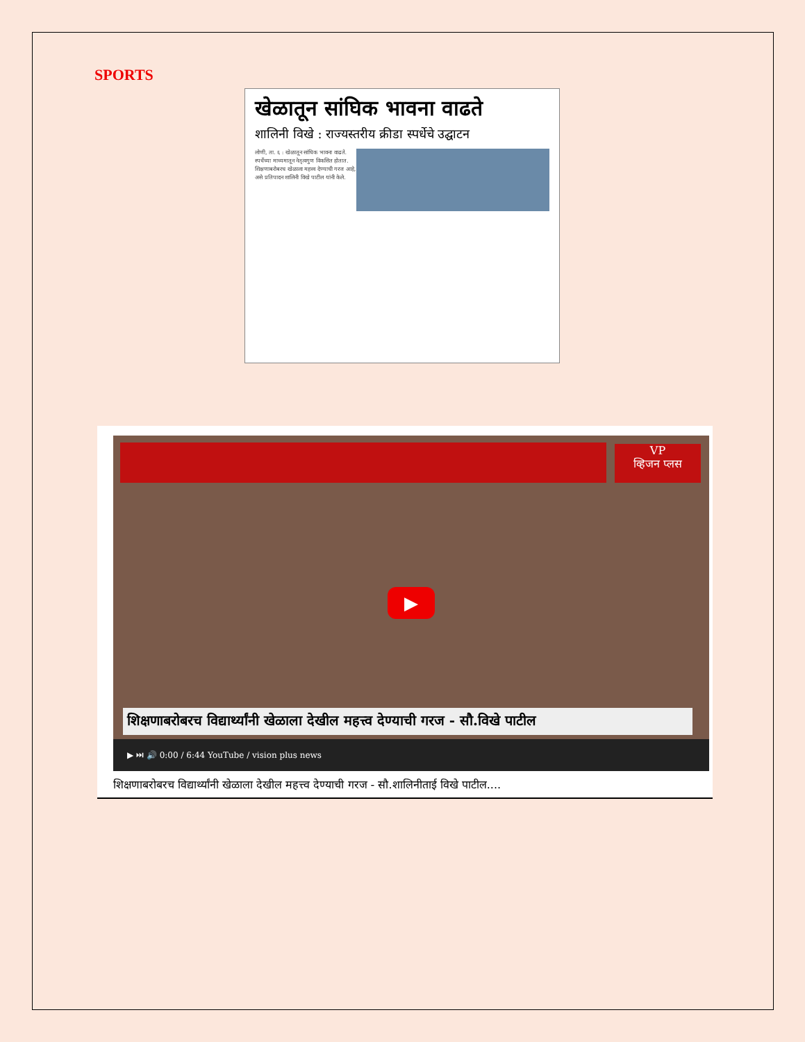SPORTS
खेळातून सांघिक भावना वाढते
शालिनी विखे : राज्यस्तरीय क्रीडा स्पर्धेचे उद्घाटन
लोणी, ता. ६ : खेळातून सांघिक भावना वाढते. स्पर्धेच्या माध्यमातून नेतृत्वगुण विकसित होतात. शिक्षणाबरोबरच खेळाला महत्त्व देण्याची गरज आहे, असे प्रतिपादन शालिनी विखे पाटील यांनी केले.
VP
व्हिजन प्लस
▶
शिक्षणाबरोबरच विद्यार्थ्यांनी खेळाला देखील महत्त्व देण्याची गरज - सौ.विखे पाटील
▶ ⏭ 🔊 0:00 / 6:44 YouTube / vision plus news
शिक्षणाबरोबरच विद्यार्थ्यांनी खेळाला देखील महत्त्व देण्याची गरज - सौ.शालिनीताई विखे पाटील....